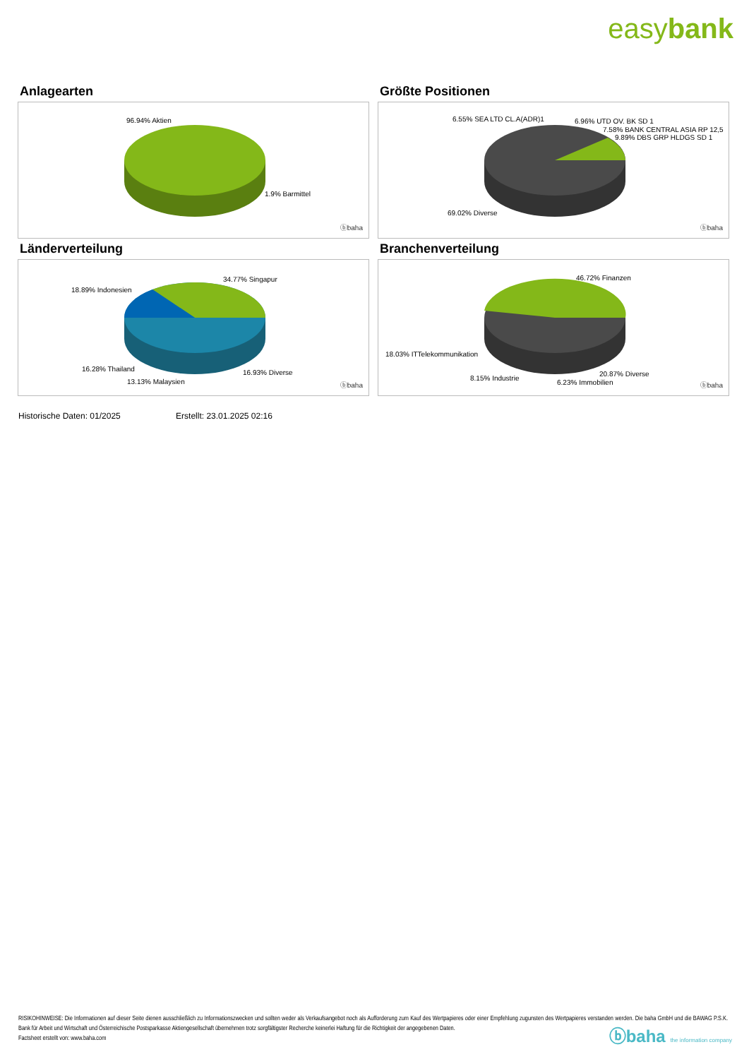easybank
Anlagearten
96.94% Aktien
1.9% Barmittel
ⓑbaha
Größte Positionen
6.55% SEA LTD CL.A(ADR)1 6.96% UTD OV. BK SD 1
7.58% BANK CENTRAL ASIA RP 12,5
9.89% DBS GRP HLDGS SD 1
69.02% Diverse
ⓑbaha
Länderverteilung
34.77% Singapur
18.89% Indonesien
16.28% Thailand 16.93% Diverse
13.13% Malaysien ⓑbaha
Branchenverteilung
46.72% Finanzen
18.03% ITTelekommunikation
8.15% Industrie
20.87% Diverse
6.23% Immobilien ⓑbaha
Historische Daten: 01/2025 Erstellt: 23.01.2025 02:16
RISIKOHINWEISE: Die Informationen auf dieser Seite dienen ausschließlich zu Informationszwecken und sollten weder als Verkaufsangebot noch als Aufforderung zum Kauf des Wertpapieres oder einer Empfehlung zugunsten des Wertpapieres verstanden werden. Die baha GmbH und die BAWAG P.S.K. Bank für Arbeit und Wirtschaft und Österreichische Postsparkasse Aktiengesellschaft übernehmen trotz sorgfältigster Recherche keinerlei Haftung für die Richtigkeit der angegebenen Daten.
Factsheet erstellt von: www.baha.com
ⓑbaha the information company